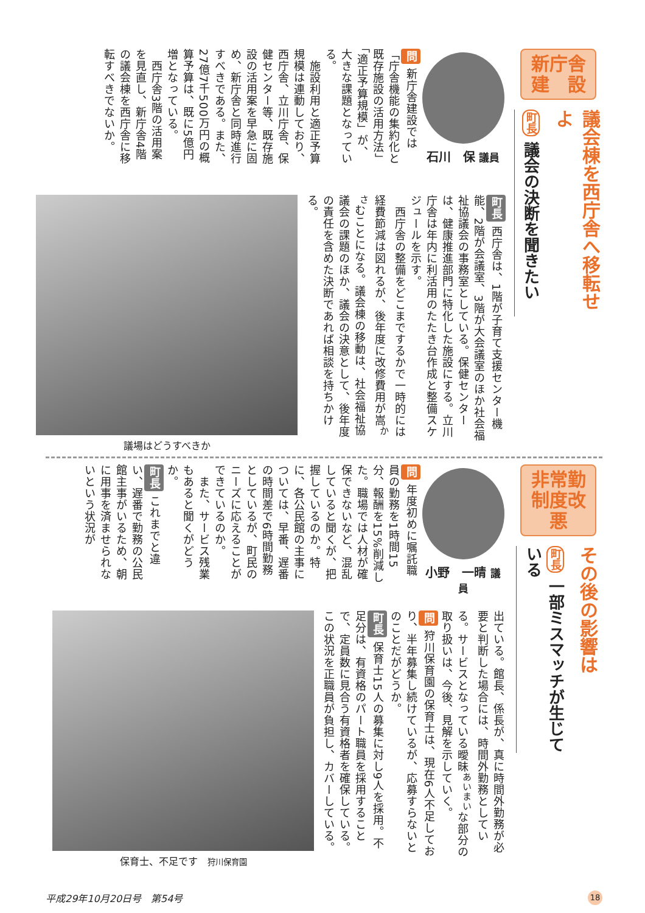新庁舎
建　設
議会棟を西庁舎へ移転せよ
町長 議会の決断を聞きたい
石川　保 議員
問 新庁舎建設では「庁舎機能の集約化と既存施設の活用方法」「適正予算規模」が、大きな課題となっている。
　施設利用と適正予算規模は連動しており、西庁舎、立川庁舎、保健センター等、既存施設の活用案を早急に固め、新庁舎と同時進行すべきである。また、27億7千500万円の概算予算は、既に5億円増となっている。
　西庁舎3階の活用案を見直し、新庁舎4階の議会棟を西庁舎に移転すべきでないか。
町長 西庁舎は、1階が子育て支援センター機能、2階が会議室、3階が大会議室のほか社会福祉協議会の事務室としている。保健センターは、健康推進部門に特化した施設にする。立川庁舎は年内に利活用のたたき台作成と整備スケジュールを示す。
　西庁舎の整備をどこまでするかで一時的には経費節減は図れるが、後年度に改修費用が嵩<sup>かさ</sup>むことになる。議会棟の移動は、社会福祉協議会の課題のほか、議会の決意として、後年度の責任を含めた決断であれば相談を持ちかける。
議場はどうすべきか
非常勤
制度改悪
その後の影響は
町長 一部ミスマッチが生じている
小野　一晴 議員
問 年度初めに嘱託職員の勤務を1時間15分、報酬を15%削減した。職場では人材が確保できないなど、混乱していると聞くが、把握しているのか。特に、各公民館の主事については、早番、遅番の時間差で6時間勤務としているが、町民のニーズに応えることができているのか。
　また、サービス残業もあると聞くがどうか。
町長 これまでと違い、遅番で勤務の公民館主事がいるため、朝に用事を済ませられないという状況が
出ている。館長、係長が、真に時間外勤務が必要と判断した場合には、時間外勤務としている。サービスとなっている曖昧<sup>あいまい</sup>な部分の取り扱いは、今後、見解を示していく。
問 狩川保育園の保育士は、現在6人不足しており、半年募集し続けているが、応募すらないとのことだがどうか。
町長 保育士15人の募集に対し9人を採用。不足分は、有資格のパート職員を採用することで、定員数に見合う有資格者を確保している。この状況を正職員が負担し、カバーしている。
保育士、不足です　狩川保育園
平成29年10月20日号　第54号 18